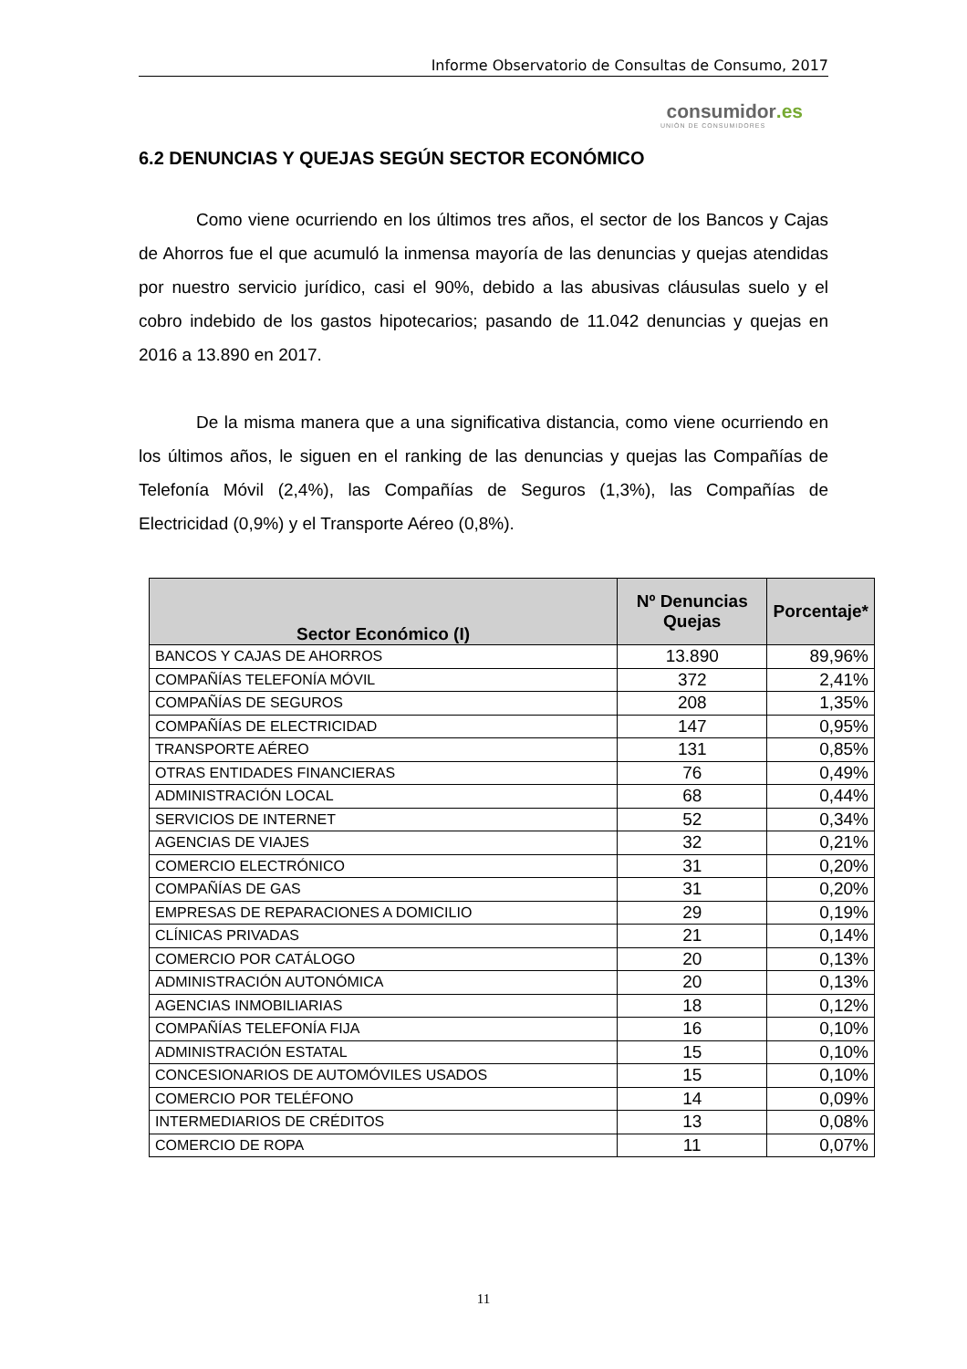Informe Observatorio de Consultas de Consumo, 2017
consumidor.es
UNIÓN DE CONSUMIDORES
6.2 DENUNCIAS Y QUEJAS SEGÚN SECTOR ECONÓMICO
Como viene ocurriendo en los últimos tres años, el sector de los Bancos y Cajas de Ahorros fue el que acumuló la inmensa mayoría de las denuncias y quejas atendidas por nuestro servicio jurídico, casi el 90%, debido a las abusivas cláusulas suelo y el cobro indebido de los gastos hipotecarios; pasando de 11.042 denuncias y quejas en 2016 a 13.890 en 2017.
De la misma manera que a una significativa distancia, como viene ocurriendo en los últimos años, le siguen en el ranking de las denuncias y quejas las Compañías de Telefonía Móvil (2,4%), las Compañías de Seguros (1,3%), las Compañías de Electricidad (0,9%) y el Transporte Aéreo (0,8%).
| Sector Económico (I) | Nº Denuncias Quejas | Porcentaje* |
| --- | --- | --- |
| BANCOS Y CAJAS DE AHORROS | 13.890 | 89,96% |
| COMPAÑÍAS TELEFONÍA MÓVIL | 372 | 2,41% |
| COMPAÑÍAS DE SEGUROS | 208 | 1,35% |
| COMPAÑÍAS DE ELECTRICIDAD | 147 | 0,95% |
| TRANSPORTE AÉREO | 131 | 0,85% |
| OTRAS ENTIDADES FINANCIERAS | 76 | 0,49% |
| ADMINISTRACIÓN LOCAL | 68 | 0,44% |
| SERVICIOS DE INTERNET | 52 | 0,34% |
| AGENCIAS DE VIAJES | 32 | 0,21% |
| COMERCIO ELECTRÓNICO | 31 | 0,20% |
| COMPAÑÍAS DE GAS | 31 | 0,20% |
| EMPRESAS DE REPARACIONES A DOMICILIO | 29 | 0,19% |
| CLÍNICAS PRIVADAS | 21 | 0,14% |
| COMERCIO POR CATÁLOGO | 20 | 0,13% |
| ADMINISTRACIÓN AUTONÓMICA | 20 | 0,13% |
| AGENCIAS INMOBILIARIAS | 18 | 0,12% |
| COMPAÑÍAS TELEFONÍA FIJA | 16 | 0,10% |
| ADMINISTRACIÓN ESTATAL | 15 | 0,10% |
| CONCESIONARIOS DE AUTOMÓVILES USADOS | 15 | 0,10% |
| COMERCIO POR TELÉFONO | 14 | 0,09% |
| INTERMEDIARIOS DE CRÉDITOS | 13 | 0,08% |
| COMERCIO DE ROPA | 11 | 0,07% |
11